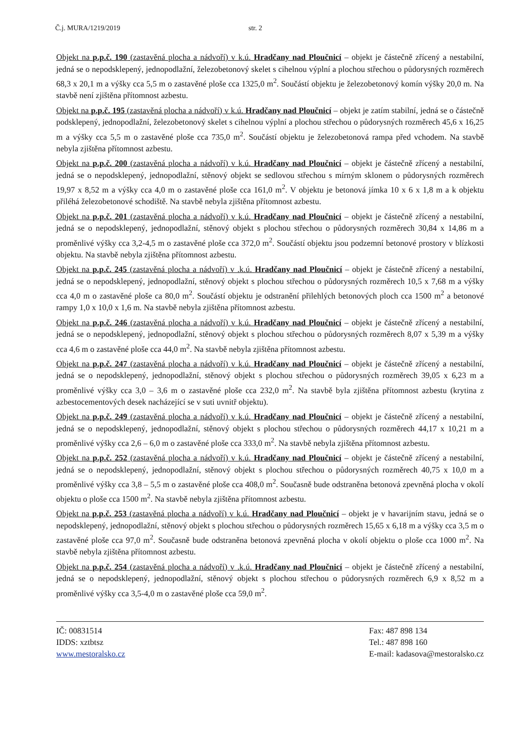Č.j. MURA/1219/2019 str. 2
Objekt na p.p.č. 190 (zastavěná plocha a nádvoří) v k.ú. Hradčany nad Ploučnicí – objekt je částečně zřícený a nestabilní, jedná se o nepodsklepený, jednopodlažní, železobetonový skelet s cihelnou výplní a plochou střechou o půdorysných rozměrech 68,3 x 20,1 m a výšky cca 5,5 m o zastavěné ploše cca 1325,0 m<sup>2</sup>. Součástí objektu je železobetonový komín výšky 20,0 m. Na stavbě není zjištěna přítomnost azbestu.
Objekt na p.p.č. 195 (zastavěná plocha a nádvoří) v k.ú. Hradčany nad Ploučnicí – objekt je zatím stabilní, jedná se o částečně podsklepený, jednopodlažní, železobetonový skelet s cihelnou výplní a plochou střechou o půdorysných rozměrech 45,6 x 16,25 m a výšky cca 5,5 m o zastavěné ploše cca 735,0 m<sup>2</sup>. Součástí objektu je železobetonová rampa před vchodem. Na stavbě nebyla zjištěna přítomnost azbestu.
Objekt na p.p.č. 200 (zastavěná plocha a nádvoří) v k.ú. Hradčany nad Ploučnicí – objekt je částečně zřícený a nestabilní, jedná se o nepodsklepený, jednopodlažní, stěnový objekt se sedlovou střechou s mírným sklonem o půdorysných rozměrech 19,97 x 8,52 m a výšky cca 4,0 m o zastavěné ploše cca 161,0 m<sup>2</sup>. V objektu je betonová jímka 10 x 6 x 1,8 m a k objektu přiléhá železobetonové schodiště. Na stavbě nebyla zjištěna přítomnost azbestu.
Objekt na p.p.č. 201 (zastavěná plocha a nádvoří) v k.ú. Hradčany nad Ploučnicí – objekt je částečně zřícený a nestabilní, jedná se o nepodsklepený, jednopodlažní, stěnový objekt s plochou střechou o půdorysných rozměrech 30,84 x 14,86 m a proměnlivé výšky cca 3,2-4,5 m o zastavěné ploše cca 372,0 m<sup>2</sup>. Součástí objektu jsou podzemní betonové prostory v blízkosti objektu. Na stavbě nebyla zjištěna přítomnost azbestu.
Objekt na p.p.č. 245 (zastavěná plocha a nádvoří) v .k.ú. Hradčany nad Ploučnicí – objekt je částečně zřícený a nestabilní, jedná se o nepodsklepený, jednopodlažní, stěnový objekt s plochou střechou o půdorysných rozměrech 10,5 x 7,68 m a výšky cca 4,0 m o zastavěné ploše ca 80,0 m<sup>2</sup>. Součástí objektu je odstranění přilehlých betonových ploch cca 1500 m<sup>2</sup> a betonové rampy 1,0 x 10,0 x 1,6 m. Na stavbě nebyla zjištěna přítomnost azbestu.
Objekt na p.p.č. 246 (zastavěná plocha a nádvoří) v k.ú. Hradčany nad Ploučnicí – objekt je částečně zřícený a nestabilní, jedná se o nepodsklepený, jednopodlažní, stěnový objekt s plochou střechou o půdorysných rozměrech 8,07 x 5,39 m a výšky cca 4,6 m o zastavěné ploše cca 44,0 m<sup>2</sup>. Na stavbě nebyla zjištěna přítomnost azbestu.
Objekt na p.p.č. 247 (zastavěná plocha a nádvoří) v k.ú. Hradčany nad Ploučnicí – objekt je částečně zřícený a nestabilní, jedná se o nepodsklepený, jednopodlažní, stěnový objekt s plochou střechou o půdorysných rozměrech 39,05 x 6,23 m a proměnlivé výšky cca 3,0 – 3,6 m o zastavěné ploše cca 232,0 m<sup>2</sup>. Na stavbě byla zjištěna přítomnost azbestu (krytina z azbestocementových desek nacházející se v suti uvnitř objektu).
Objekt na p.p.č. 249 (zastavěná plocha a nádvoří) v k.ú. Hradčany nad Ploučnicí – objekt je částečně zřícený a nestabilní, jedná se o nepodsklepený, jednopodlažní, stěnový objekt s plochou střechou o půdorysných rozměrech 44,17 x 10,21 m a proměnlivé výšky cca 2,6 – 6,0 m o zastavěné ploše cca 333,0 m<sup>2</sup>. Na stavbě nebyla zjištěna přítomnost azbestu.
Objekt na p.p.č. 252 (zastavěná plocha a nádvoří) v k.ú. Hradčany nad Ploučnicí – objekt je částečně zřícený a nestabilní, jedná se o nepodsklepený, jednopodlažní, stěnový objekt s plochou střechou o půdorysných rozměrech 40,75 x 10,0 m a proměnlivé výšky cca 3,8 – 5,5 m o zastavěné ploše cca 408,0 m<sup>2</sup>. Současně bude odstraněna betonová zpevněná plocha v okolí objektu o ploše cca 1500 m<sup>2</sup>. Na stavbě nebyla zjištěna přítomnost azbestu.
Objekt na p.p.č. 253 (zastavěná plocha a nádvoří) v k.ú. Hradčany nad Ploučnicí – objekt je v havarijním stavu, jedná se o nepodsklepený, jednopodlažní, stěnový objekt s plochou střechou o půdorysných rozměrech 15,65 x 6,18 m a výšky cca 3,5 m o zastavěné ploše cca 97,0 m<sup>2</sup>. Současně bude odstraněna betonová zpevněná plocha v okolí objektu o ploše cca 1000 m<sup>2</sup>. Na stavbě nebyla zjištěna přítomnost azbestu.
Objekt na p.p.č. 254 (zastavěná plocha a nádvoří) v .k.ú. Hradčany nad Ploučnicí – objekt je částečně zřícený a nestabilní, jedná se o nepodsklepený, jednopodlažní, stěnový objekt s plochou střechou o půdorysných rozměrech 6,9 x 8,52 m a proměnlivé výšky cca 3,5-4,0 m o zastavěné ploše cca 59,0 m<sup>2</sup>.
IČ: 00831514
IDDS: xztbtsz
www.mestoralsko.cz
Fax: 487 898 134
Tel.: 487 898 160
E-mail: kadasova@mestoralsko.cz